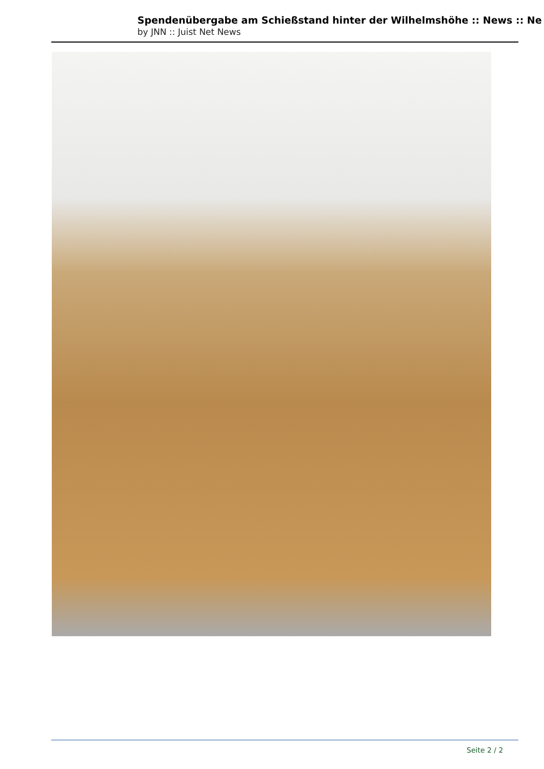Spendenübergabe am Schießstand hinter der Wilhelmshöhe :: News :: Ne
by JNN :: Juist Net News
Seite 2 / 2